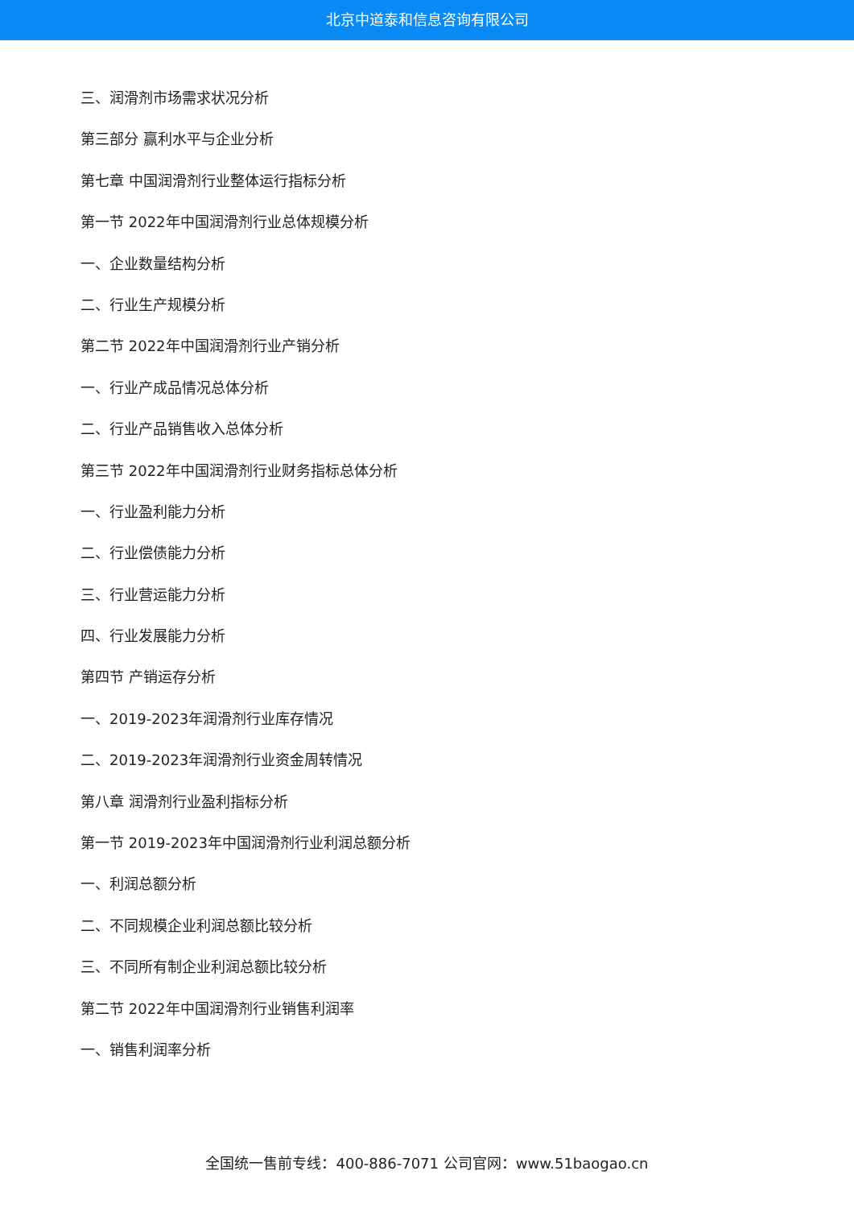北京中道泰和信息咨询有限公司
三、润滑剂市场需求状况分析
第三部分 赢利水平与企业分析
第七章 中国润滑剂行业整体运行指标分析
第一节 2022年中国润滑剂行业总体规模分析
一、企业数量结构分析
二、行业生产规模分析
第二节 2022年中国润滑剂行业产销分析
一、行业产成品情况总体分析
二、行业产品销售收入总体分析
第三节 2022年中国润滑剂行业财务指标总体分析
一、行业盈利能力分析
二、行业偿债能力分析
三、行业营运能力分析
四、行业发展能力分析
第四节 产销运存分析
一、2019-2023年润滑剂行业库存情况
二、2019-2023年润滑剂行业资金周转情况
第八章 润滑剂行业盈利指标分析
第一节 2019-2023年中国润滑剂行业利润总额分析
一、利润总额分析
二、不同规模企业利润总额比较分析
三、不同所有制企业利润总额比较分析
第二节 2022年中国润滑剂行业销售利润率
一、销售利润率分析
全国统一售前专线：400-886-7071 公司官网：www.51baogao.cn